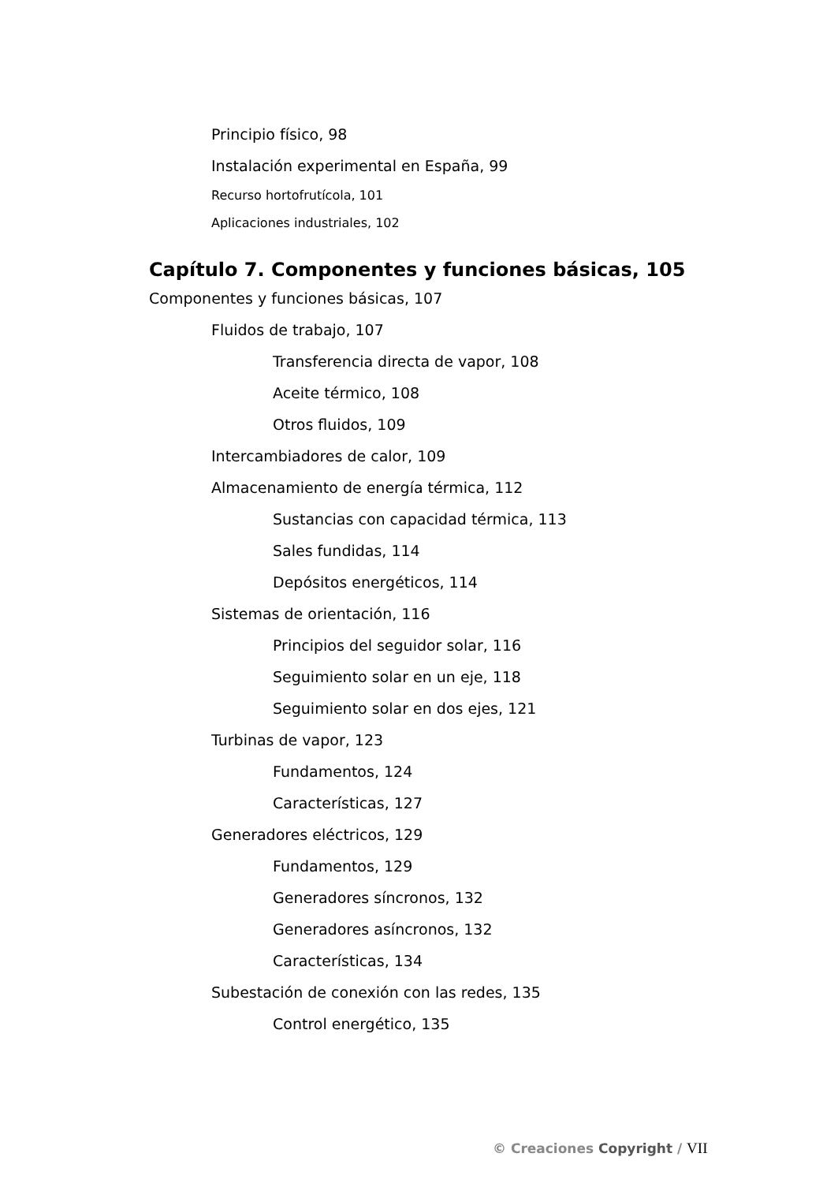Principio físico, 98
Instalación experimental en España, 99
Recurso hortofrutícola, 101
Aplicaciones industriales, 102
Capítulo 7. Componentes y funciones básicas, 105
Componentes y funciones básicas, 107
Fluidos de trabajo, 107
Transferencia directa de vapor, 108
Aceite térmico, 108
Otros fluidos, 109
Intercambiadores de calor, 109
Almacenamiento de energía térmica, 112
Sustancias con capacidad térmica, 113
Sales fundidas, 114
Depósitos energéticos, 114
Sistemas de orientación, 116
Principios del seguidor solar, 116
Seguimiento solar en un eje, 118
Seguimiento solar en dos ejes, 121
Turbinas de vapor, 123
Fundamentos, 124
Características, 127
Generadores eléctricos, 129
Fundamentos, 129
Generadores síncronos, 132
Generadores asíncronos, 132
Características, 134
Subestación de conexión con las redes, 135
Control energético, 135
© Creaciones Copyright / VII